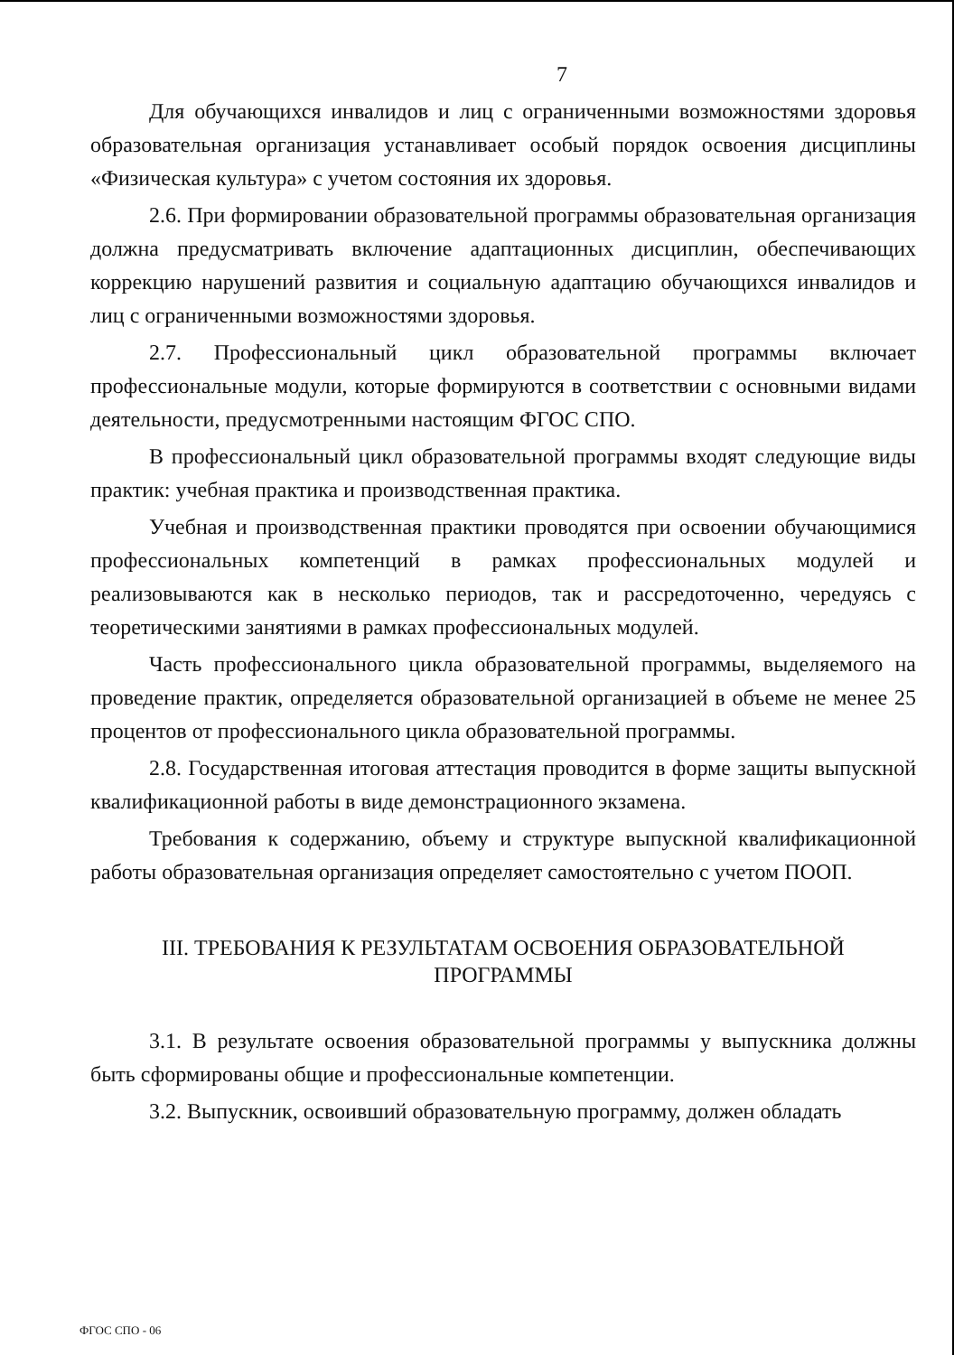7
Для обучающихся инвалидов и лиц с ограниченными возможностями здоровья образовательная организация устанавливает особый порядок освоения дисциплины «Физическая культура» с учетом состояния их здоровья.
2.6. При формировании образовательной программы образовательная организация должна предусматривать включение адаптационных дисциплин, обеспечивающих коррекцию нарушений развития и социальную адаптацию обучающихся инвалидов и лиц с ограниченными возможностями здоровья.
2.7. Профессиональный цикл образовательной программы включает профессиональные модули, которые формируются в соответствии с основными видами деятельности, предусмотренными настоящим ФГОС СПО.
В профессиональный цикл образовательной программы входят следующие виды практик: учебная практика и производственная практика.
Учебная и производственная практики проводятся при освоении обучающимися профессиональных компетенций в рамках профессиональных модулей и реализовываются как в несколько периодов, так и рассредоточенно, чередуясь с теоретическими занятиями в рамках профессиональных модулей.
Часть профессионального цикла образовательной программы, выделяемого на проведение практик, определяется образовательной организацией в объеме не менее 25 процентов от профессионального цикла образовательной программы.
2.8. Государственная итоговая аттестация проводится в форме защиты выпускной квалификационной работы в виде демонстрационного экзамена.
Требования к содержанию, объему и структуре выпускной квалификационной работы образовательная организация определяет самостоятельно с учетом ПООП.
III. ТРЕБОВАНИЯ К РЕЗУЛЬТАТАМ ОСВОЕНИЯ ОБРАЗОВАТЕЛЬНОЙ
ПРОГРАММЫ
3.1. В результате освоения образовательной программы у выпускника должны быть сформированы общие и профессиональные компетенции.
3.2. Выпускник, освоивший образовательную программу, должен обладать
ФГОС СПО - 06